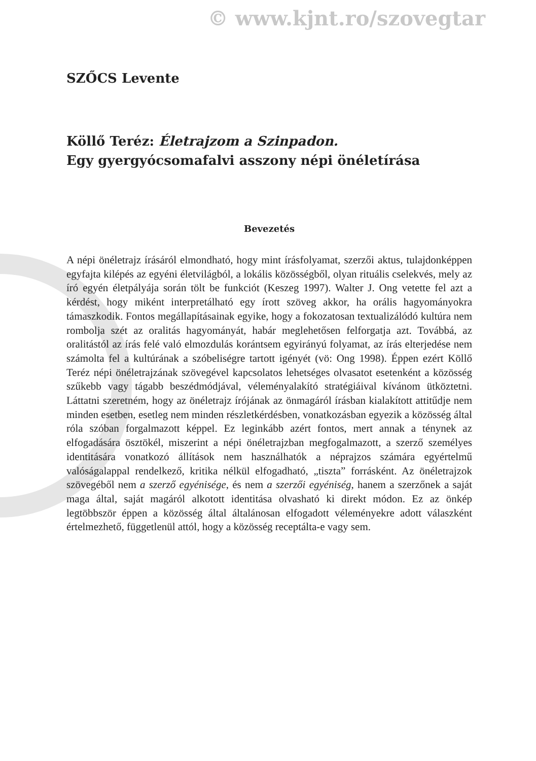© www.kjnt.ro/szovegtar
SZŐCS Levente
Köllő Teréz: Életrajzom a Szinpadon.
Egy gyergyócsomafalvi asszony népi önéletírása
Bevezetés
A népi önéletrajz írásáról elmondható, hogy mint írásfolyamat, szerzői aktus, tulajdonképpen egyfajta kilépés az egyéni életvilágból, a lokális közösségből, olyan rituális cselekvés, mely az író egyén életpályája során tölt be funkciót (Keszeg 1997). Walter J. Ong vetette fel azt a kérdést, hogy miként interpretálható egy írott szöveg akkor, ha orális hagyományokra támaszkodik. Fontos megállapításainak egyike, hogy a fokozatosan textualizálódó kultúra nem rombolja szét az oralitás hagyományát, habár meglehetősen felforgatja azt. Továbbá, az oralitástól az írás felé való elmozdulás korántsem egyirányú folyamat, az írás elterjedése nem számolta fel a kultúrának a szóbeliségre tartott igényét (vö: Ong 1998). Éppen ezért Köllő Teréz népi önéletrajzának szövegével kapcsolatos lehetséges olvasatot esetenként a közösség szűkebb vagy tágabb beszédmódjával, véleményalakító stratégiáival kívánom ütköztetni. Láttatni szeretném, hogy az önéletrajz írójának az önmagáról írásban kialakított attitűdje nem minden esetben, esetleg nem minden részletkérdésben, vonatkozásban egyezik a közösség által róla szóban forgalmazott képpel. Ez leginkább azért fontos, mert annak a ténynek az elfogadására ösztökél, miszerint a népi önéletrajzban megfogalmazott, a szerző személyes identitására vonatkozó állítások nem használhatók a néprajzos számára egyértelmű valóságalappal rendelkező, kritika nélkül elfogadható, „tiszta” forrásként. Az önéletrajzok szövegéből nem a szerző egyénisége, és nem a szerzői egyéniség, hanem a szerzőnek a saját maga által, saját magáról alkotott identitása olvasható ki direkt módon. Ez az önkép legtöbbször éppen a közösség által általánosan elfogadott véleményekre adott válaszként értelmezhető, függetlenül attól, hogy a közösség receptálta-e vagy sem.